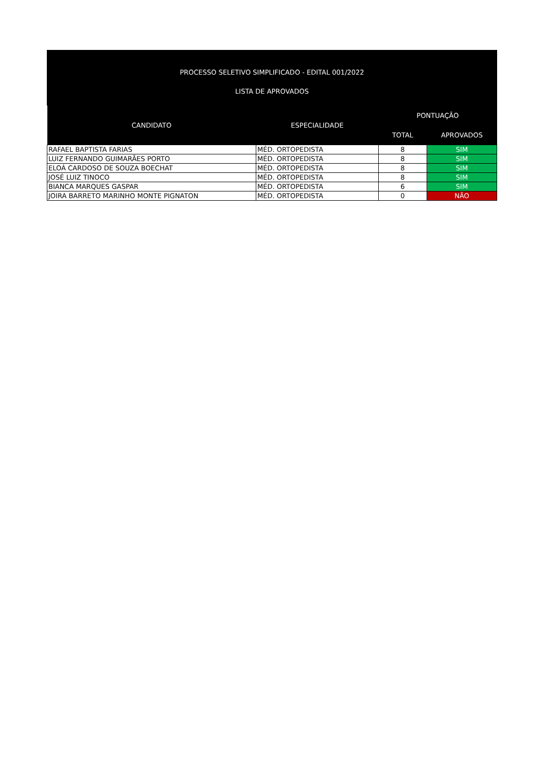PROCESSO SELETIVO SIMPLIFICADO - EDITAL 001/2022
LISTA DE APROVADOS
| CANDIDATO | ESPECIALIDADE | PONTUAÇÃO | |
| --- | --- | --- | --- |
| | | TOTAL | APROVADOS |
| RAFAEL BAPTISTA FARIAS | MÉD. ORTOPEDISTA | 8 | SIM |
| LUIZ FERNANDO GUIMARÃES PORTO | MÉD. ORTOPEDISTA | 8 | SIM |
| ELOÁ CARDOSO DE SOUZA BOECHAT | MÉD. ORTOPEDISTA | 8 | SIM |
| JOSÉ LUIZ TINOCO | MÉD. ORTOPEDISTA | 8 | SIM |
| BIANCA MARQUES GASPAR | MÉD. ORTOPEDISTA | 6 | SIM |
| JOIRA BARRETO MARINHO MONTE PIGNATON | MÉD. ORTOPEDISTA | 0 | NÃO |